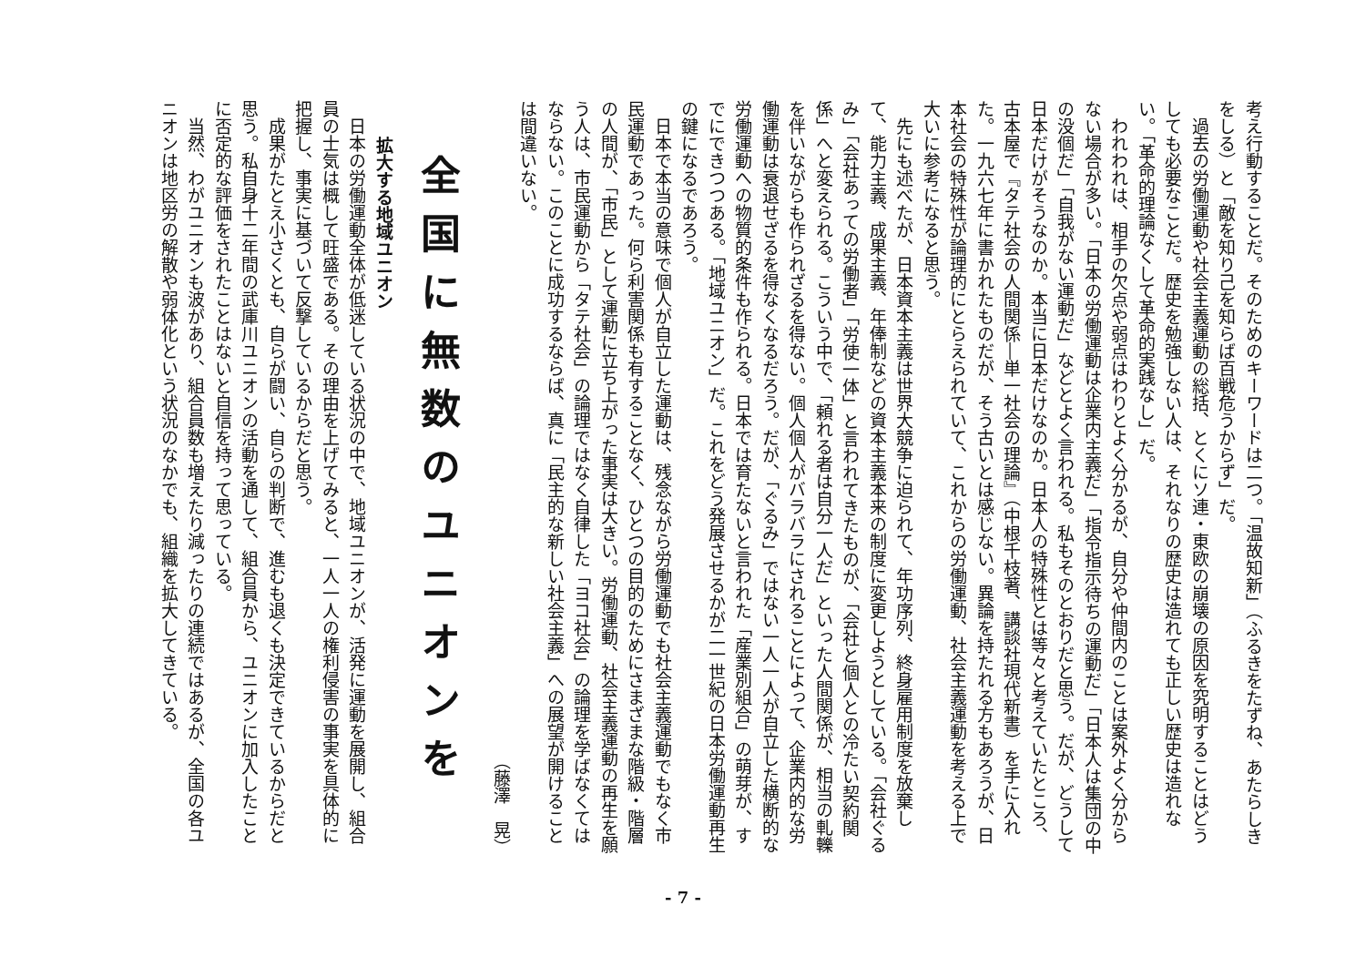考え行動することだ。そのためのキーワードは二つ。「温故知新」（ふるきをたずね、あたらしきをしる）と「敵を知り己を知らば百戦危うからず」だ。
過去の労働運動や社会主義運動の総括、とくにソ連・東欧の崩壊の原因を究明することはどうしても必要なことだ。歴史を勉強しない人は、それなりの歴史は造れても正しい歴史は造れない。「革命的理論なくして革命的実践なし」だ。
われわれは、相手の欠点や弱点はわりとよく分かるが、自分や仲間内のことは案外よく分からない場合が多い。「日本の労働運動は企業内主義だ」「指令指示待ちの運動だ」「日本人は集団の中の没個だ」「自我がない運動だ」などとよく言われる。私もそのとおりだと思う。だが、どうして日本だけがそうなのか。本当に日本だけなのか。日本人の特殊性とは等々と考えていたところ、古本屋で『タテ社会の人間関係―単一社会の理論』（中根千枝著、講談社現代新書）を手に入れた。一九六七年に書かれたものだが、そう古いとは感じない。異論を持たれる方もあろうが、日本社会の特殊性が論理的にとらえられていて、これからの労働運動、社会主義運動を考える上で大いに参考になると思う。
先にも述べたが、日本資本主義は世界大競争に迫られて、年功序列、終身雇用制度を放棄して、能力主義、成果主義、年俸制などの資本主義本来の制度に変更しようとしている。「会社ぐるみ」「会社あっての労働者」「労使一体」と言われてきたものが、「会社と個人との冷たい契約関係」へと変えられる。こういう中で、「頼れる者は自分一人だ」といった人間関係が、相当の軋轢を伴いながらも作られざるを得ない。個人個人がバラバラにされることによって、企業内的な労働運動は衰退せざるを得なくなるだろう。だが、「ぐるみ」ではない一人一人が自立した横断的な労働運動への物質的条件も作られる。日本では育たないと言われた「産業別組合」の萌芽が、すでにできつつある。「地域ユニオン」だ。これをどう発展させるかが二一世紀の日本労働運動再生の鍵になるであろう。
日本で本当の意味で個人が自立した運動は、残念ながら労働運動でも社会主義運動でもなく市民運動であった。何ら利害関係も有することなく、ひとつの目的のためにさまざまな階級・階層の人間が、「市民」として運動に立ち上がった事実は大きい。労働運動、社会主義運動の再生を願う人は、市民運動から「タテ社会」の論理ではなく自律した「ヨコ社会」の論理を学ばなくてはならない。このことに成功するならば、真に「民主的な新しい社会主義」への展望が開けることは間違いない。
（藤澤　晃）
全国に無数のユニオンを
拡大する地域ユニオン
日本の労働運動全体が低迷している状況の中で、地域ユニオンが、活発に運動を展開し、組合員の士気は概して旺盛である。その理由を上げてみると、一人一人の権利侵害の事実を具体的に把握し、事実に基づいて反撃しているからだと思う。
成果がたとえ小さくとも、自らが闘い、自らの判断で、進むも退くも決定できているからだと思う。私自身十二年間の武庫川ユニオンの活動を通して、組合員から、ユニオンに加入したことに否定的な評価をされたことはないと自信を持って思っている。
当然、わがユニオンも波があり、組合員数も増えたり減ったりの連続ではあるが、全国の各ユニオンは地区労の解散や弱体化という状況のなかでも、組織を拡大してきている。
- 7 -